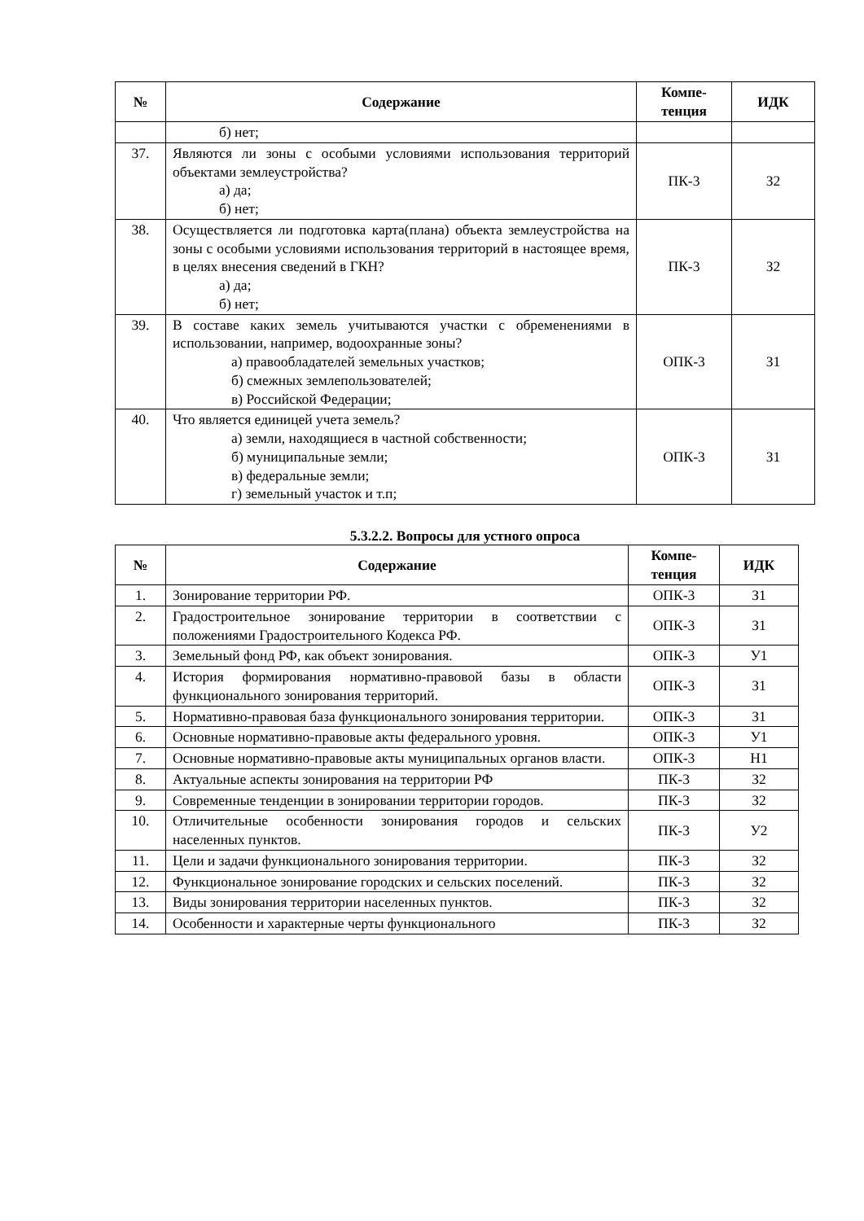| № | Содержание | Компе- тенция | ИДК |
| --- | --- | --- | --- |
| | б) нет; | | |
| 37. | Являются ли зоны с особыми условиями использования территорий объектами землеустройства? а) да; б) нет; | ПК-3 | З2 |
| 38. | Осуществляется ли подготовка карта(плана) объекта землеустройства на зоны с особыми условиями использования территорий в настоящее время, в целях внесения сведений в ГКН? а) да; б) нет; | ПК-3 | З2 |
| 39. | В составе каких земель учитываются участки с обременениями в использовании, например, водоохранные зоны? а) правообладателей земельных участков; б) смежных землепользователей; в) Российской Федерации; | ОПК-3 | З1 |
| 40. | Что является единицей учета земель? а) земли, находящиеся в частной собственности; б) муниципальные земли; в) федеральные земли; г) земельный участок и т.п; | ОПК-3 | З1 |
5.3.2.2. Вопросы для устного опроса
| № | Содержание | Компе- тенция | ИДК |
| --- | --- | --- | --- |
| 1. | Зонирование территории РФ. | ОПК-3 | З1 |
| 2. | Градостроительное зонирование территории в соответствии с положениями Градостроительного Кодекса РФ. | ОПК-3 | З1 |
| 3. | Земельный фонд РФ, как объект зонирования. | ОПК-3 | У1 |
| 4. | История формирования нормативно-правовой базы в области функционального зонирования территорий. | ОПК-3 | З1 |
| 5. | Нормативно-правовая база функционального зонирования территории. | ОПК-3 | З1 |
| 6. | Основные нормативно-правовые акты федерального уровня. | ОПК-3 | У1 |
| 7. | Основные нормативно-правовые акты муниципальных органов власти. | ОПК-3 | Н1 |
| 8. | Актуальные аспекты зонирования на территории РФ | ПК-3 | З2 |
| 9. | Современные тенденции в зонировании территории городов. | ПК-3 | З2 |
| 10. | Отличительные особенности зонирования городов и сельских населенных пунктов. | ПК-3 | У2 |
| 11. | Цели и задачи функционального зонирования территории. | ПК-3 | З2 |
| 12. | Функциональное зонирование городских и сельских поселений. | ПК-3 | З2 |
| 13. | Виды зонирования территории населенных пунктов. | ПК-3 | З2 |
| 14. | Особенности и характерные черты функционального | ПК-3 | З2 |